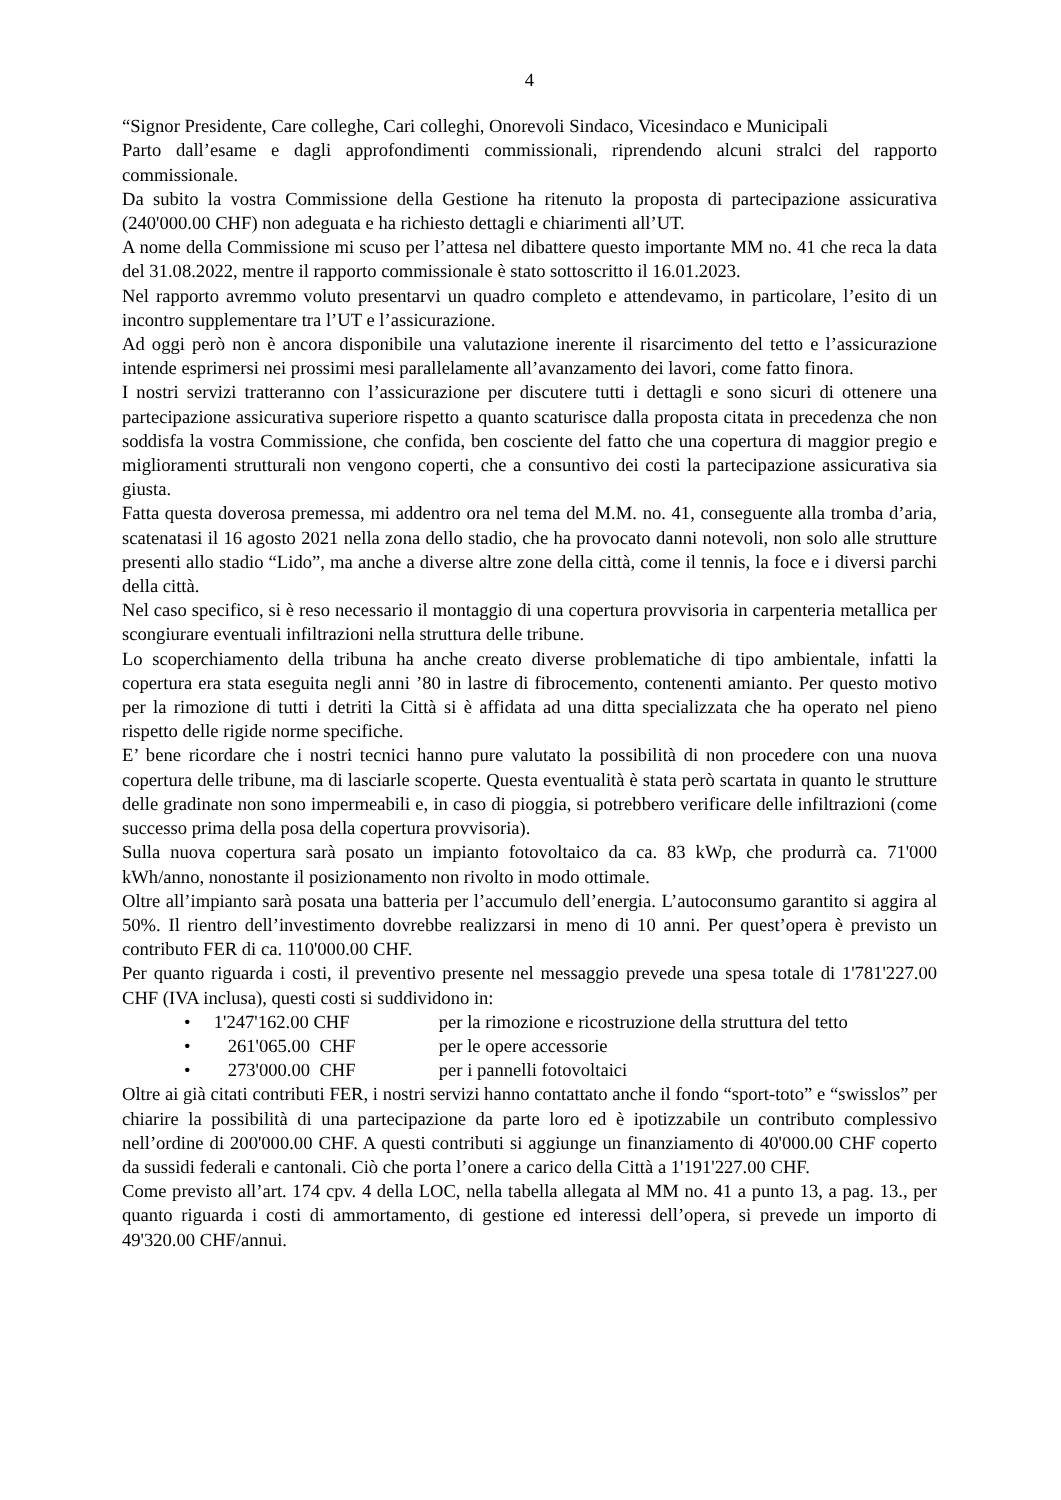4
“Signor Presidente, Care colleghe, Cari colleghi, Onorevoli Sindaco, Vicesindaco e Municipali
Parto dall’esame e dagli approfondimenti commissionali, riprendendo alcuni stralci del rapporto commissionale.
Da subito la vostra Commissione della Gestione ha ritenuto la proposta di partecipazione assicurativa (240'000.00 CHF) non adeguata e ha richiesto dettagli e chiarimenti all’UT.
A nome della Commissione mi scuso per l’attesa nel dibattere questo importante MM no. 41 che reca la data del 31.08.2022, mentre il rapporto commissionale è stato sottoscritto il 16.01.2023.
Nel rapporto avremmo voluto presentarvi un quadro completo e attendevamo, in particolare, l’esito di un incontro supplementare tra l’UT e l’assicurazione.
Ad oggi però non è ancora disponibile una valutazione inerente il risarcimento del tetto e l’assicurazione intende esprimersi nei prossimi mesi parallelamente all’avanzamento dei lavori, come fatto finora.
I nostri servizi tratteranno con l’assicurazione per discutere tutti i dettagli e sono sicuri di ottenere una partecipazione assicurativa superiore rispetto a quanto scaturisce dalla proposta citata in precedenza che non soddisfa la vostra Commissione, che confida, ben cosciente del fatto che una copertura di maggior pregio e miglioramenti strutturali non vengono coperti, che a consuntivo dei costi la partecipazione assicurativa sia giusta.
Fatta questa doverosa premessa, mi addentro ora nel tema del M.M. no. 41, conseguente alla tromba d’aria, scatenatasi il 16 agosto 2021 nella zona dello stadio, che ha provocato danni notevoli, non solo alle strutture presenti allo stadio “Lido”, ma anche a diverse altre zone della città, come il tennis, la foce e i diversi parchi della città.
Nel caso specifico, si è reso necessario il montaggio di una copertura provvisoria in carpenteria metallica per scongiurare eventuali infiltrazioni nella struttura delle tribune.
Lo scoperchiamento della tribuna ha anche creato diverse problematiche di tipo ambientale, infatti la copertura era stata eseguita negli anni ’80 in lastre di fibrocemento, contenenti amianto. Per questo motivo per la rimozione di tutti i detriti la Città si è affidata ad una ditta specializzata che ha operato nel pieno rispetto delle rigide norme specifiche.
E’ bene ricordare che i nostri tecnici hanno pure valutato la possibilità di non procedere con una nuova copertura delle tribune, ma di lasciarle scoperte. Questa eventualità è stata però scartata in quanto le strutture delle gradinate non sono impermeabili e, in caso di pioggia, si potrebbero verificare delle infiltrazioni (come successo prima della posa della copertura provvisoria).
Sulla nuova copertura sarà posato un impianto fotovoltaico da ca. 83 kWp, che produrrà ca. 71'000 kWh/anno, nonostante il posizionamento non rivolto in modo ottimale.
Oltre all’impianto sarà posata una batteria per l’accumulo dell’energia. L’autoconsumo garantito si aggira al 50%. Il rientro dell’investimento dovrebbe realizzarsi in meno di 10 anni. Per quest’opera è previsto un contributo FER di ca. 110'000.00 CHF.
Per quanto riguarda i costi, il preventivo presente nel messaggio prevede una spesa totale di 1'781'227.00 CHF (IVA inclusa), questi costi si suddividono in:
• 1'247'162.00 CHF per la rimozione e ricostruzione della struttura del tetto
• 261'065.00 CHF per le opere accessorie
• 273'000.00 CHF per i pannelli fotovoltaici
Oltre ai già citati contributi FER, i nostri servizi hanno contattato anche il fondo “sport-toto” e “swisslos” per chiarire la possibilità di una partecipazione da parte loro ed è ipotizzabile un contributo complessivo nell’ordine di 200'000.00 CHF. A questi contributi si aggiunge un finanziamento di 40'000.00 CHF coperto da sussidi federali e cantonali. Ciò che porta l’onere a carico della Città a 1'191'227.00 CHF.
Come previsto all’art. 174 cpv. 4 della LOC, nella tabella allegata al MM no. 41 a punto 13, a pag. 13., per quanto riguarda i costi di ammortamento, di gestione ed interessi dell’opera, si prevede un importo di 49'320.00 CHF/annui.